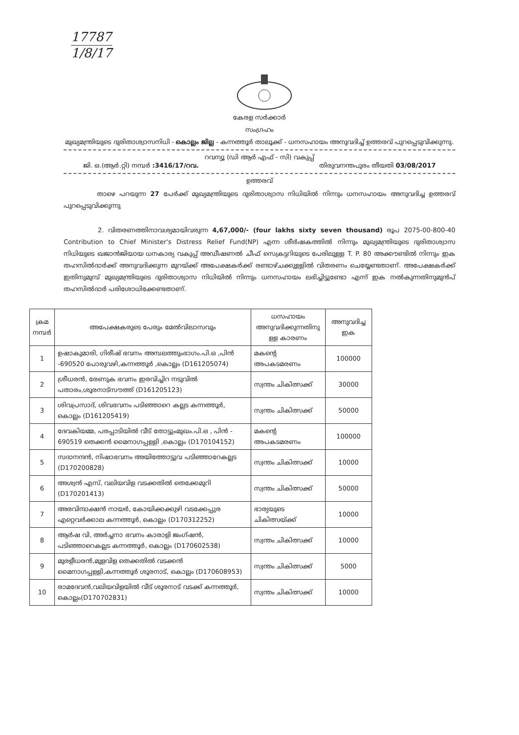17787
1/8/17
കേരള സർക്കാർ
സംഗ്രഹം
മുഖ്യമന്ത്രിയുടെ ദുരിതാശ്വാസനിധി - കൊല്ലം ജില്ല - കന്നത്തൂർ താലൂക്ക് - ധനസഹായം അനുവദിച്ച് ഉത്തരവ് പുറപ്പെടുവിക്കുന്നു.
റവന്യൂ (ഡി ആർ എഫ് - സി) വകുപ്പ്
ജി. ഒ.(ആർ.റ്റി) നമ്പർ :3416/17/റവ. തിരുവനന്തപുരം തീയതി 03/08/2017
ഉത്തരവ്
താഴെ പറയുന്ന 27 പേർക്ക് മുഖ്യമന്ത്രിയുടെ ദുരിതാശ്വാസ നിധിയിൽ നിന്നും ധനസഹായം അനുവദിച്ച ഉത്തരവ് പുറപ്പെടുവിക്കുന്നു
2. വിതരണത്തിനാവശ്യമായിവരുന്ന 4,67,000/- (four lakhs sixty seven thousand) രൂപ 2075-00-800-40 Contribution to Chief Minister's Distress Relief Fund(NP) എന്ന ശീർഷകത്തിൽ നിന്നും മുഖ്യമന്ത്രിയുടെ ദുരിതാശ്വാസ നിധിയുടെ ഖജാൻജിയായ ധനകാര്യ വകുപ്പ് അഡീഷണൽ ചീഫ് സെക്രട്ടറിയുടെ പേരിലുള്ള T. P. 80 അക്കൗണ്ടിൽ നിന്നും ഇക തഹസിൽദാർക്ക് അനുവദിക്കുന്ന മുറയ്ക്ക് അപേക്ഷകർക്ക് രണ്ടാഴ്ചക്കുള്ളിൽ വിതരണം ചെയ്യേണ്ടതാണ്. അപേക്ഷകർക്ക് ഇതിനുമുമ്പ് മുഖ്യമന്ത്രിയുടെ ദുരിതാശ്വാസ നിധിയിൽ നിന്നും ധനസഹായം ലഭിച്ചിട്ടുണ്ടോ എന്ന് ഇക നൽകുന്നതിനുമുൻപ് തഹസിൽദാർ പരിശോധിക്കേണ്ടതാണ്.
| ക്രമ നമ്പർ | അപേക്ഷകരുടെ പേരും മേൽവിലാസവും | ധസഹായം അനുവദിക്കുന്നതിനു ള്ള കാരണം | അനുവദിച്ച ഇക |
| --- | --- | --- | --- |
| 1 | ഉഷാകുമാരി, ഗിരീഷ് ഭവനം അമ്പലത്തുംഭാഗം.പി.ഒ ,പിൻ -690520 പോരുവഴി,കന്നത്തൂർ ,കൊല്ലം (D161205074) | മകന്റെ അപകടമരണം | 100000 |
| 2 | ശ്രീധരൻ, രേണുക ഭവനം ഇരവിച്ചിറ നടുവിൽ പതാരം,ശൂരനാട്സൗത്ത് (D161205123) | സ്വന്തം ചികിത്സക്ക് | 30000 |
| 3 | ശിവപ്രസാദ്, ശിവഭവനം പടിഞ്ഞാറെ കല്ലട കന്നത്തൂർ, കൊല്ലം (D161205419) | സ്വന്തം ചികിത്സക്ക് | 50000 |
| 4 | ദേവകിയമ്മ, പരപ്പാടിയിൽ വീട് തോട്ടുംമുഖം.പി.ഒ , പിൻ - 690519 തെക്കൻ മൈനാഗപ്പള്ളി ,കൊല്ലം (D170104152) | മകന്റെ അപകടമരണം | 100000 |
| 5 | സദാനന്ദൻ, നിഷാഭവനം അയിത്തോട്ടുവ പടിഞ്ഞാറേകല്ലട (D170200828) | സ്വന്തം ചികിത്സക്ക് | 10000 |
| 6 | അശ്വൻ എസ്, വലിയവിള വടക്കതിൽ തെക്കേമുറി (D170201413) | സ്വന്തം ചികിത്സക്ക് | 50000 |
| 7 | അരവിന്ദാക്ഷൻ നായർ, കോയിക്കക്കുഴി വടക്കേപ്പുര എറ്റെവർക്കാല കന്നത്തൂർ, കൊല്ലം (D170312252) | ഭാര്യയുടെ ചികിത്സയ്ക്ക് | 10000 |
| 8 | ആർഷ വി, അർച്ചനാ ഭവനം കാരാളി ജംഗ്ഷൻ, പടിഞ്ഞാറെകല്ലട കന്നത്തൂർ, കൊല്ലം (D170602538) | സ്വന്തം ചികിത്സക്ക് | 10000 |
| 9 | മുരളീധരൻ,മുളവിള തെക്കതിൽ വടക്കൻ മൈനാഗപ്പള്ളി,കന്നത്തൂർ ശൂരനാട്, കൊല്ലം (D170608953) | സ്വന്തം ചികിത്സക്ക് | 5000 |
| 10 | രാമദേവൻ,വലിയവിളയിൽ വീട് ശൂരനാട് വടക്ക് കന്നത്തൂർ, കൊല്ലം(D170702831) | സ്വന്തം ചികിത്സക്ക് | 10000 |